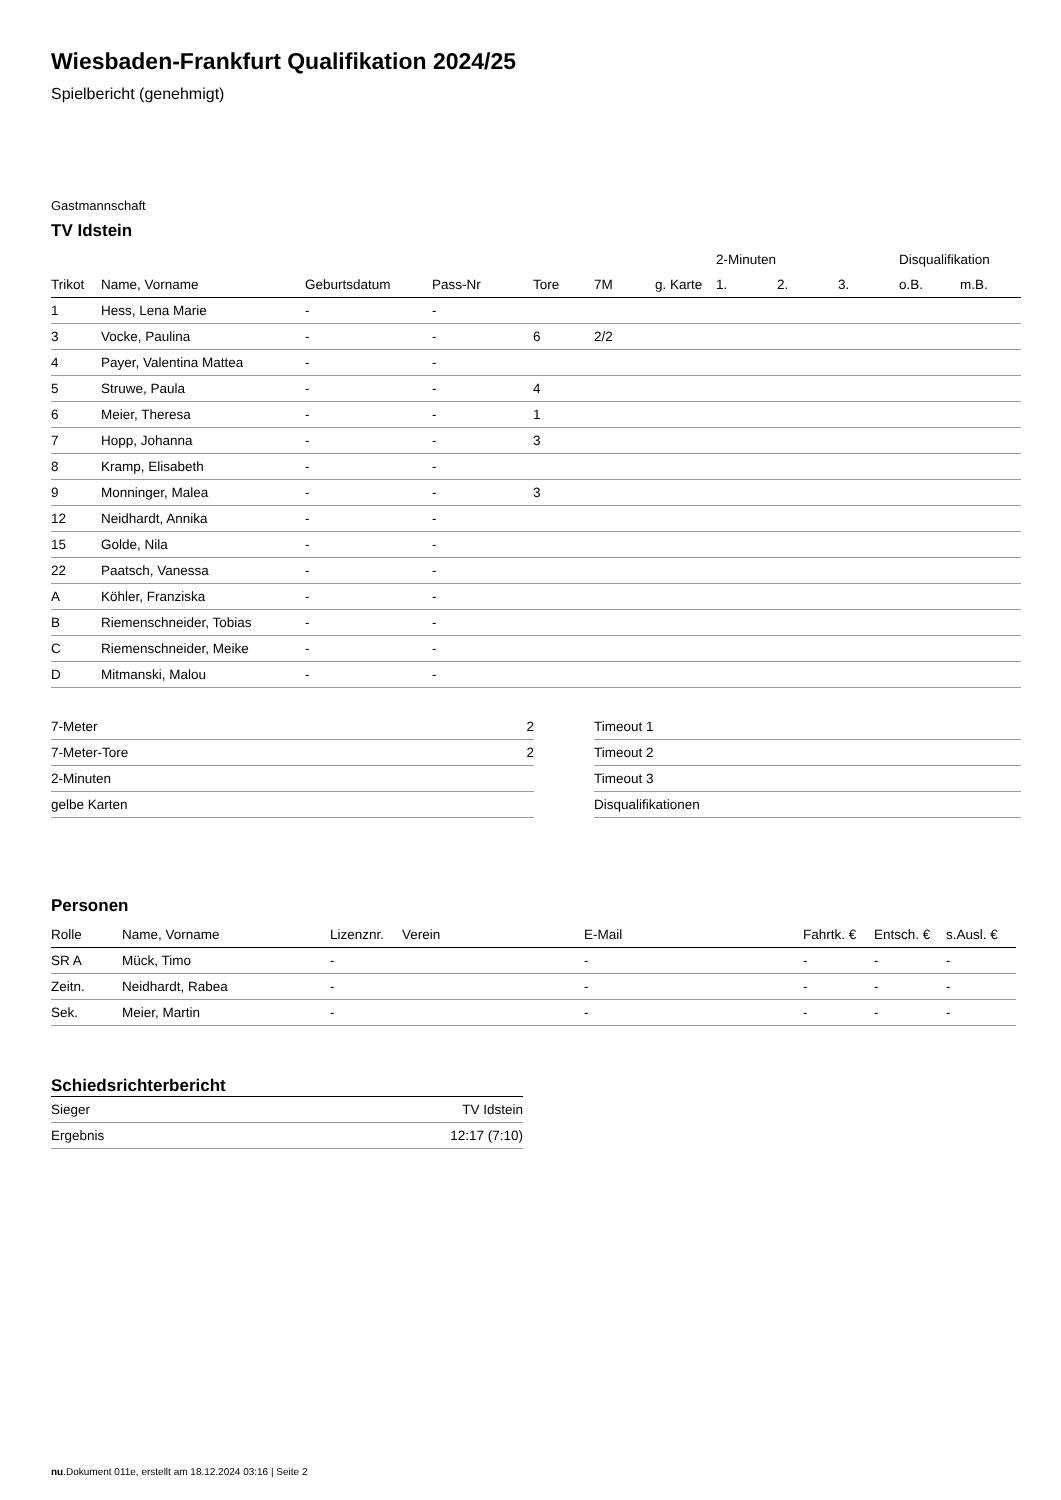Wiesbaden-Frankfurt Qualifikation 2024/25
Spielbericht (genehmigt)
Gastmannschaft
TV Idstein
| | | | | | | | 2-Minuten | | | Disqualifikation | |
| --- | --- | --- | --- | --- | --- | --- | --- | --- | --- | --- | --- |
| Trikot | Name, Vorname | Geburtsdatum | Pass-Nr | Tore | 7M | g. Karte | 1. | 2. | 3. | o.B. | m.B. |
| 1 | Hess, Lena Marie | - | - | | | | | | | | |
| 3 | Vocke, Paulina | - | - | 6 | 2/2 | | | | | | |
| 4 | Payer, Valentina Mattea | - | - | | | | | | | | |
| 5 | Struwe, Paula | - | - | 4 | | | | | | | |
| 6 | Meier, Theresa | - | - | 1 | | | | | | | |
| 7 | Hopp, Johanna | - | - | 3 | | | | | | | |
| 8 | Kramp, Elisabeth | - | - | | | | | | | | |
| 9 | Monninger, Malea | - | - | 3 | | | | | | | |
| 12 | Neidhardt, Annika | - | - | | | | | | | | |
| 15 | Golde, Nila | - | - | | | | | | | | |
| 22 | Paatsch, Vanessa | - | - | | | | | | | | |
| A | Köhler, Franziska | - | - | | | | | | | | |
| B | Riemenschneider, Tobias | - | - | | | | | | | | |
| C | Riemenschneider, Meike | - | - | | | | | | | | |
| D | Mitmanski, Malou | - | - | | | | | | | | |
| 7-Meter | 2 |
| 7-Meter-Tore | 2 |
| 2-Minuten | |
| gelbe Karten | |
| Timeout 1 |
| Timeout 2 |
| Timeout 3 |
| Disqualifikationen |
Personen
| Rolle | Name, Vorname | Lizenznr. | Verein | E-Mail | Fahrtk. € | Entsch. € | s.Ausl. € |
| --- | --- | --- | --- | --- | --- | --- | --- |
| SR A | Mück, Timo | - | | - | - | - | - |
| Zeitn. | Neidhardt, Rabea | - | | - | - | - | - |
| Sek. | Meier, Martin | - | | - | - | - | - |
Schiedsrichterbericht
| Sieger | TV Idstein |
| Ergebnis | 12:17 (7:10) |
nu.Dokument 011e, erstellt am 18.12.2024 03:16 | Seite 2